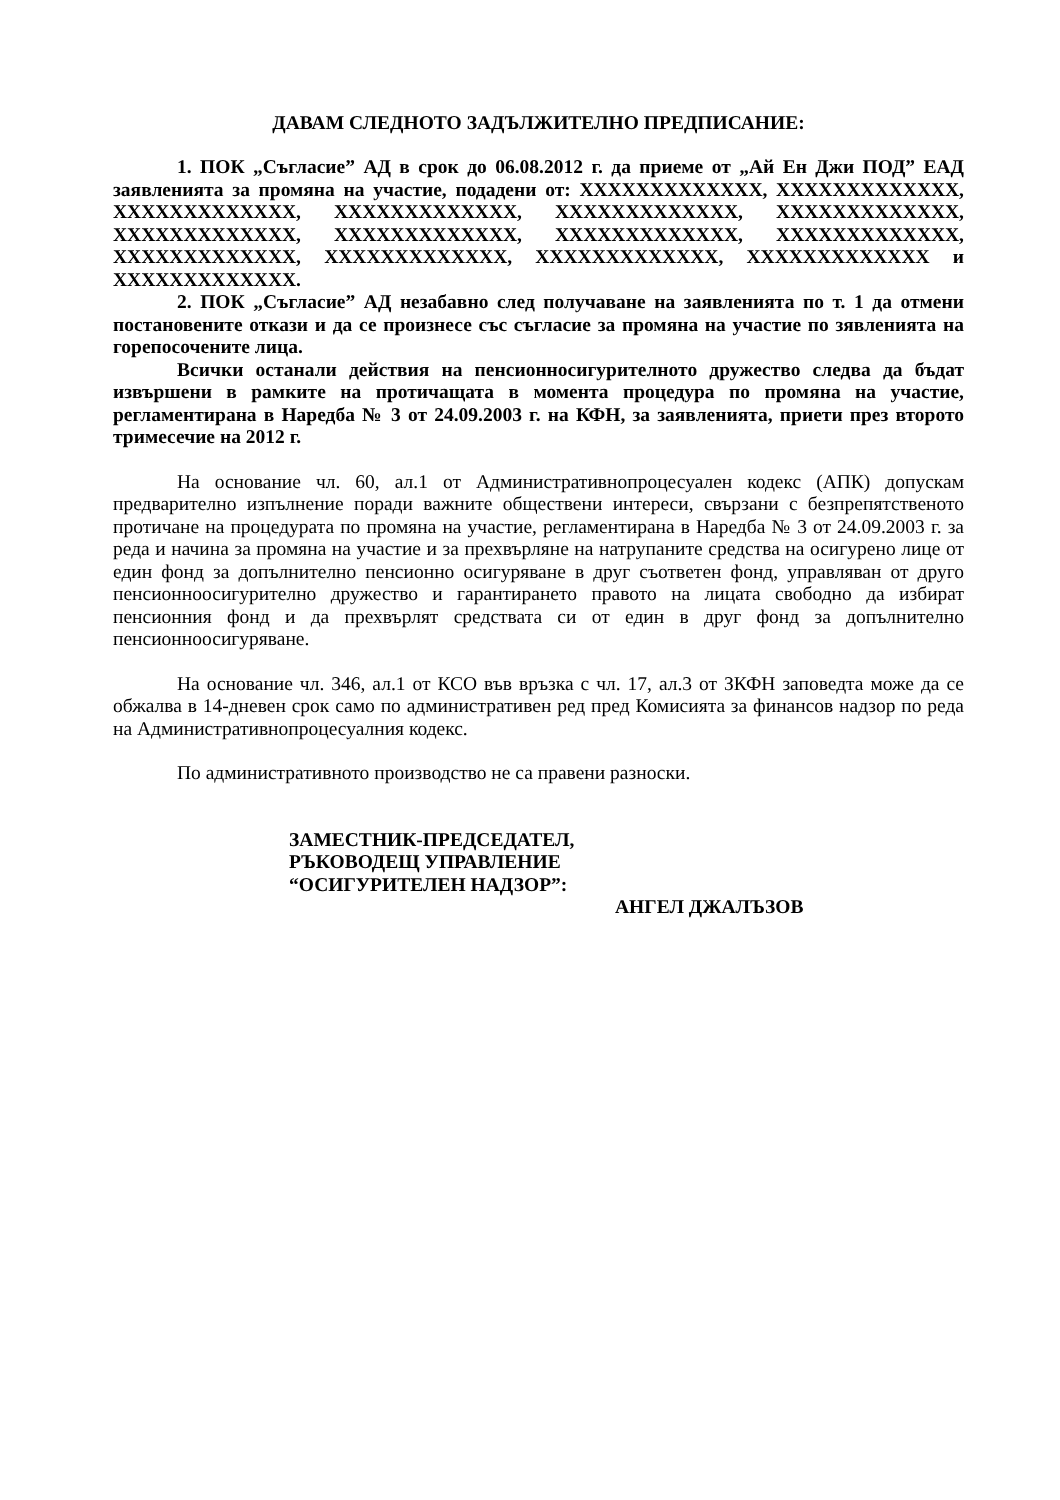ДАВАМ СЛЕДНОТО ЗАДЪЛЖИТЕЛНО ПРЕДПИСАНИЕ:
1. ПОК „Съгласие” АД в срок до 06.08.2012 г. да приеме от „Ай Ен Джи ПОД” ЕАД заявленията за промяна на участие, подадени от: XXXXXXXXXXXXX, XXXXXXXXXXXXX, XXXXXXXXXXXXX, XXXXXXXXXXXXX, XXXXXXXXXXXXX, XXXXXXXXXXXXX, XXXXXXXXXXXXX, XXXXXXXXXXXXX, XXXXXXXXXXXXX, XXXXXXXXXXXXX, XXXXXXXXXXXXX, XXXXXXXXXXXXX, XXXXXXXXXXXXX, XXXXXXXXXXXXX и XXXXXXXXXXXXX.
2. ПОК „Съгласие” АД незабавно след получаване на заявленията по т. 1 да отмени постановените откази и да се произнесе със съгласие за промяна на участие по зявленията на горепосочените лица.
Всички останали действия на пенсионносигурителното дружество следва да бъдат извършени в рамките на протичащата в момента процедура по промяна на участие, регламентирана в Наредба № 3 от 24.09.2003 г. на КФН, за заявленията, приети през второто тримесечие на 2012 г.
На основание чл. 60, ал.1 от Административнопроцесуален кодекс (АПК) допускам предварително изпълнение поради важните обществени интереси, свързани с безпрепятственото протичане на процедурата по промяна на участие, регламентирана в Наредба № 3 от 24.09.2003 г. за реда и начина за промяна на участие и за прехвърляне на натрупаните средства на осигурено лице от един фонд за допълнително пенсионно осигуряване в друг съответен фонд, управляван от друго пенсионноосигурително дружество и гарантирането правото на лицата свободно да избират пенсионния фонд и да прехвърлят средствата си от един в друг фонд за допълнително пенсионноосигуряване.
На основание чл. 346, ал.1 от КСО във връзка с чл. 17, ал.3 от ЗКФН заповедта може да се обжалва в 14-дневен срок само по административен ред пред Комисията за финансов надзор по реда на Административнопроцесуалния кодекс.
По административното производство не са правени разноски.
ЗАМЕСТНИК-ПРЕДСЕДАТЕЛ,
РЪКОВОДЕЩ УПРАВЛЕНИЕ
“ОСИГУРИТЕЛЕН НАДЗОР”:
АНГЕЛ ДЖАЛЪЗОВ